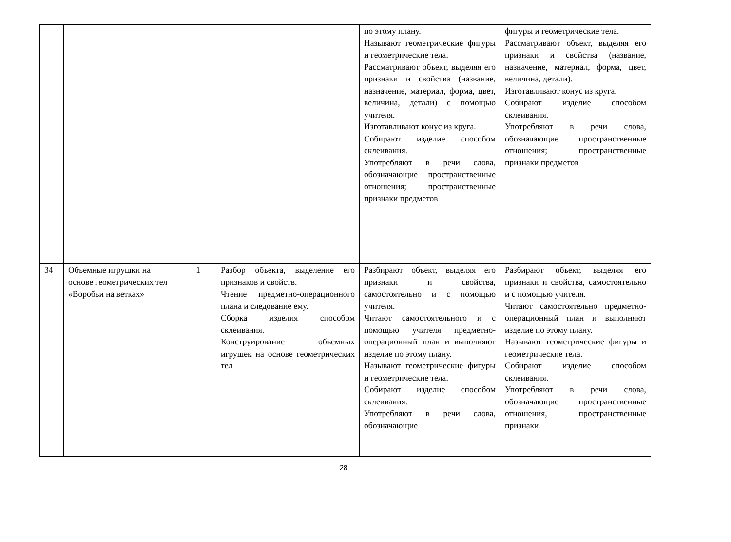| | | | | по этому плану. Называют геометрические фигуры и геометрические тела. Рассматривают объект, выделяя его признаки и свойства (название, назначение, материал, форма, цвет, величина, детали) с помощью учителя. Изготавливают конус из круга. Собирают изделие способом склеивания. Употребляют в речи слова, обозначающие пространственные отношения; пространственные признаки предметов | фигуры и геометрические тела. Рассматривают объект, выделяя его признаки и свойства (название, назначение, материал, форма, цвет, величина, детали). Изготавливают конус из круга. Собирают изделие способом склеивания. Употребляют в речи слова, обозначающие пространственные отношения; пространственные признаки предметов |
| 34 | Объемные игрушки на основе геометрических тел «Воробьи на ветках» | 1 | Разбор объекта, выделение его признаков и свойств. Чтение предметно-операционного плана и следование ему. Сборка изделия способом склеивания. Конструирование объемных игрушек на основе геометрических тел | Разбирают объект, выделяя его признаки и свойства, самостоятельно и с помощью учителя. Читают самостоятельного и с помощью учителя предметно-операционный план и выполняют изделие по этому плану. Называют геометрические фигуры и геометрические тела. Собирают изделие способом склеивания. Употребляют в речи слова, обозначающие | Разбирают объект, выделяя его признаки и свойства, самостоятельно и с помощью учителя. Читают самостоятельно предметно-операционный план и выполняют изделие по этому плану. Называют геометрические фигуры и геометрические тела. Собирают изделие способом склеивания. Употребляют в речи слова, обозначающие пространственные отношения, пространственные признаки |
28